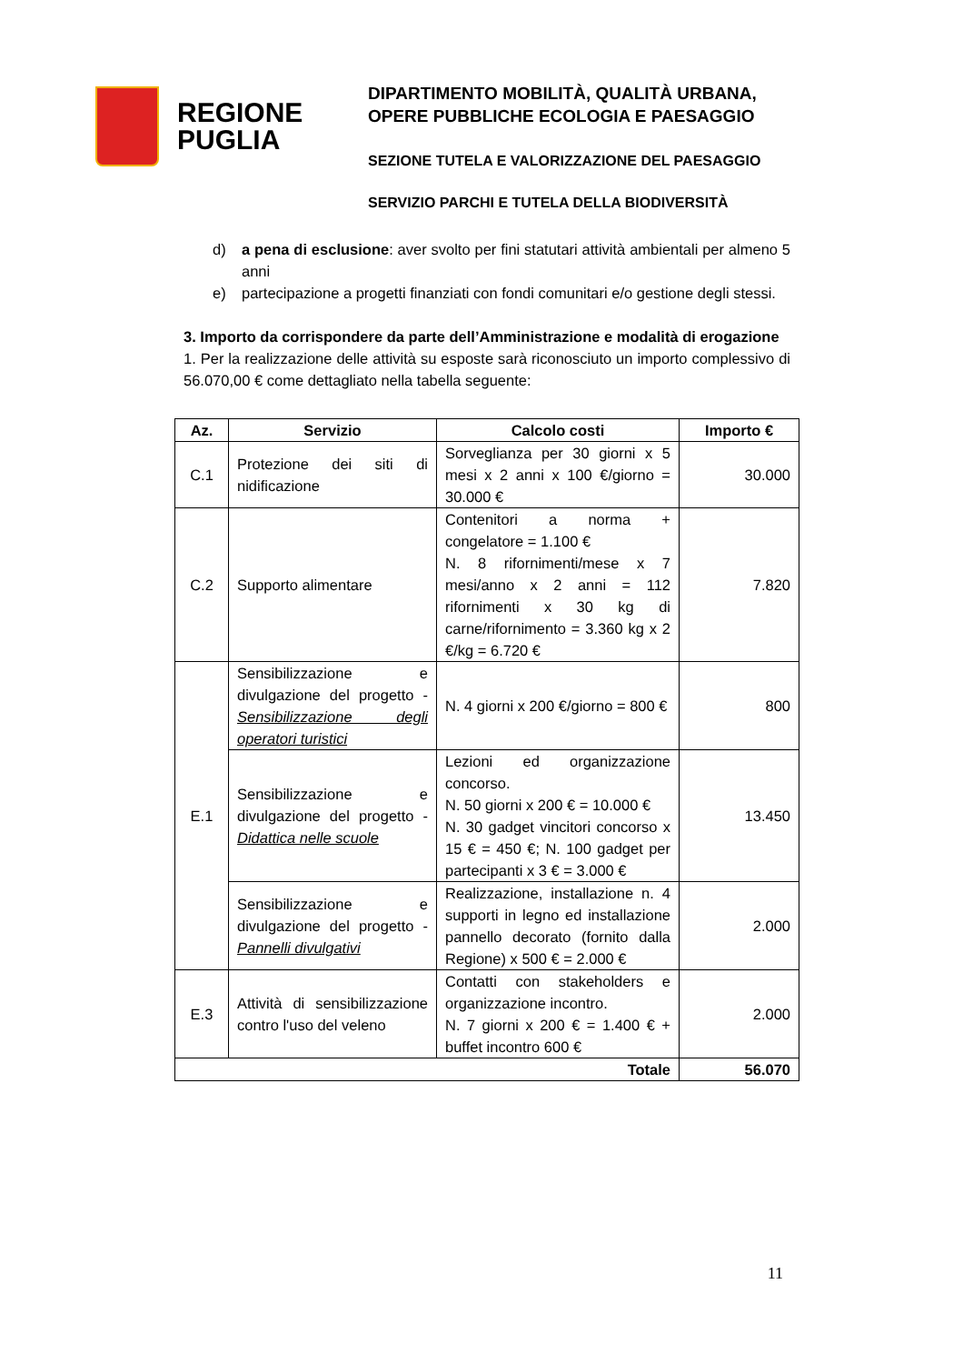REGIONE
PUGLIA
DIPARTIMENTO MOBILITÀ, QUALITÀ URBANA,
OPERE PUBBLICHE ECOLOGIA E PAESAGGIO
SEZIONE TUTELA E VALORIZZAZIONE DEL PAESAGGIO
SERVIZIO PARCHI E TUTELA DELLA BIODIVERSITÀ
d) a pena di esclusione: aver svolto per fini statutari attività ambientali per almeno 5 anni
e) partecipazione a progetti finanziati con fondi comunitari e/o gestione degli stessi.
3. Importo da corrispondere da parte dell’Amministrazione e modalità di erogazione
1. Per la realizzazione delle attività su esposte sarà riconosciuto un importo complessivo di 56.070,00 € come dettagliato nella tabella seguente:
| Az. | Servizio | Calcolo costi | Importo € |
| --- | --- | --- | --- |
| C.1 | Protezione dei siti di nidificazione | Sorveglianza per 30 giorni x 5 mesi x 2 anni x 100 €/giorno = 30.000 € | 30.000 |
| C.2 | Supporto alimentare | Contenitori a norma + congelatore = 1.100 € N. 8 rifornimenti/mese x 7 mesi/anno x 2 anni = 112 rifornimenti x 30 kg di carne/rifornimento = 3.360 kg x 2 €/kg = 6.720 € | 7.820 |
| E.1 | Sensibilizzazione e divulgazione del progetto - Sensibilizzazione degli operatori turistici | N. 4 giorni x 200 €/giorno = 800 € | 800 |
| | Sensibilizzazione e divulgazione del progetto - Didattica nelle scuole | Lezioni ed organizzazione concorso. N. 50 giorni x 200 € = 10.000 € N. 30 gadget vincitori concorso x 15 € = 450 €; N. 100 gadget per partecipanti x 3 € = 3.000 € | 13.450 |
| | Sensibilizzazione e divulgazione del progetto - Pannelli divulgativi | Realizzazione, installazione n. 4 supporti in legno ed installazione pannello decorato (fornito dalla Regione) x 500 € = 2.000 € | 2.000 |
| E.3 | Attività di sensibilizzazione contro l'uso del veleno | Contatti con stakeholders e organizzazione incontro. N. 7 giorni x 200 € = 1.400 € + buffet incontro 600 € | 2.000 |
| Totale | | | 56.070 |
11